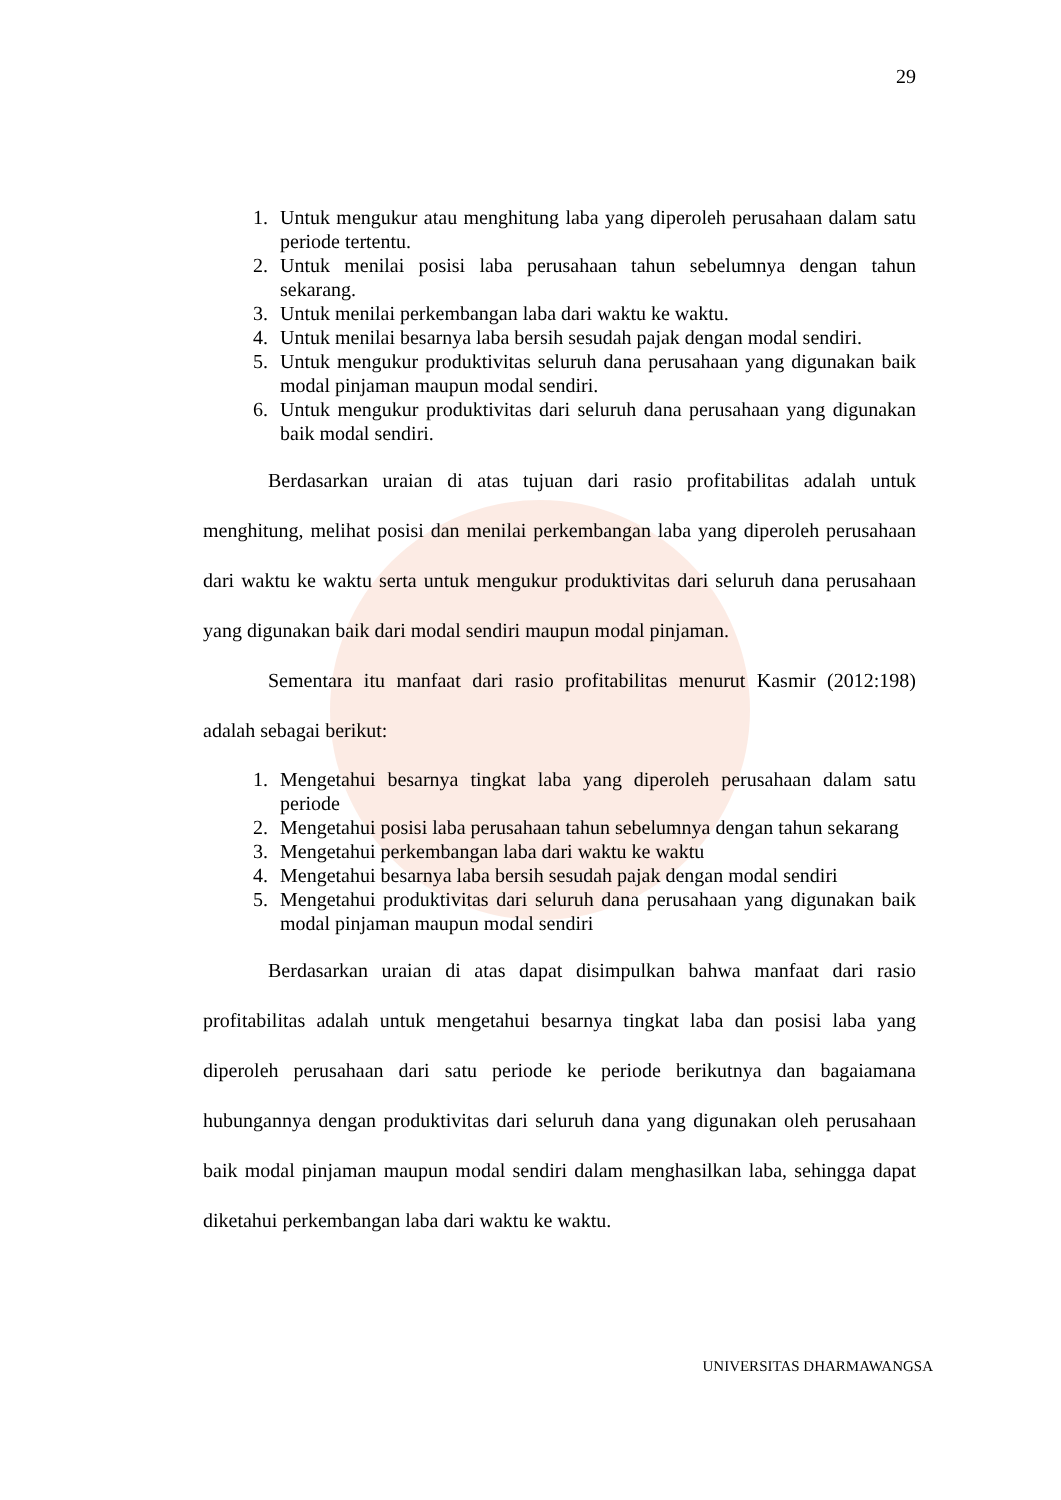29
1. Untuk mengukur atau menghitung laba yang diperoleh perusahaan dalam satu periode tertentu.
2. Untuk menilai posisi laba perusahaan tahun sebelumnya dengan tahun sekarang.
3. Untuk menilai perkembangan laba dari waktu ke waktu.
4. Untuk menilai besarnya laba bersih sesudah pajak dengan modal sendiri.
5. Untuk mengukur produktivitas seluruh dana perusahaan yang digunakan baik modal pinjaman maupun modal sendiri.
6. Untuk mengukur produktivitas dari seluruh dana perusahaan yang digunakan baik modal sendiri.
Berdasarkan uraian di atas tujuan dari rasio profitabilitas adalah untuk menghitung, melihat posisi dan menilai perkembangan laba yang diperoleh perusahaan dari waktu ke waktu serta untuk mengukur produktivitas dari seluruh dana perusahaan yang digunakan baik dari modal sendiri maupun modal pinjaman.
Sementara itu manfaat dari rasio profitabilitas menurut Kasmir (2012:198) adalah sebagai berikut:
1. Mengetahui besarnya tingkat laba yang diperoleh perusahaan dalam satu periode
2. Mengetahui posisi laba perusahaan tahun sebelumnya dengan tahun sekarang
3. Mengetahui perkembangan laba dari waktu ke waktu
4. Mengetahui besarnya laba bersih sesudah pajak dengan modal sendiri
5. Mengetahui produktivitas dari seluruh dana perusahaan yang digunakan baik modal pinjaman maupun modal sendiri
Berdasarkan uraian di atas dapat disimpulkan bahwa manfaat dari rasio profitabilitas adalah untuk mengetahui besarnya tingkat laba dan posisi laba yang diperoleh perusahaan dari satu periode ke periode berikutnya dan bagaiamana hubungannya dengan produktivitas dari seluruh dana yang digunakan oleh perusahaan baik modal pinjaman maupun modal sendiri dalam menghasilkan laba, sehingga dapat diketahui perkembangan laba dari waktu ke waktu.
UNIVERSITAS DHARMAWANGSA